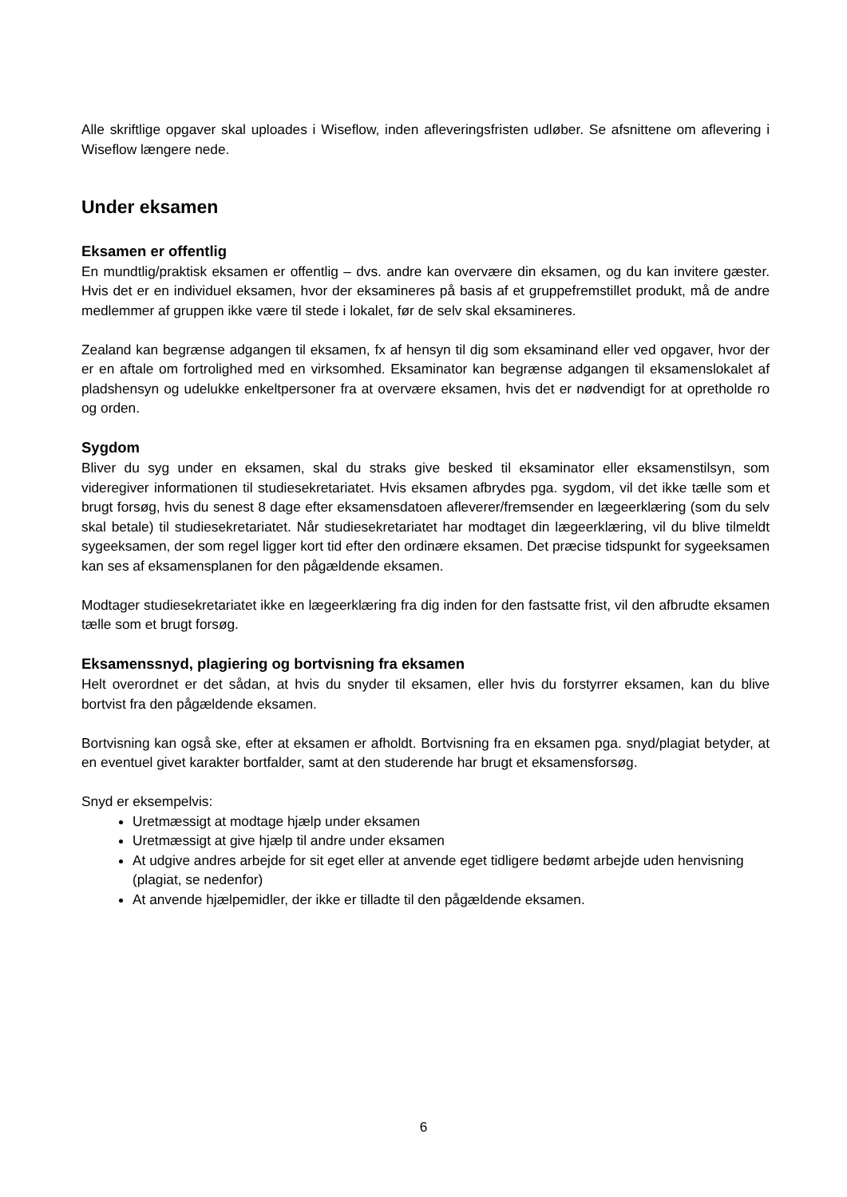Alle skriftlige opgaver skal uploades i Wiseflow, inden afleveringsfristen udløber. Se afsnittene om aflevering i Wiseflow længere nede.
Under eksamen
Eksamen er offentlig
En mundtlig/praktisk eksamen er offentlig – dvs. andre kan overvære din eksamen, og du kan invitere gæster. Hvis det er en individuel eksamen, hvor der eksamineres på basis af et gruppefremstillet produkt, må de andre medlemmer af gruppen ikke være til stede i lokalet, før de selv skal eksamineres.
Zealand kan begrænse adgangen til eksamen, fx af hensyn til dig som eksaminand eller ved opgaver, hvor der er en aftale om fortrolighed med en virksomhed. Eksaminator kan begrænse adgangen til eksamenslokalet af pladshensyn og udelukke enkeltpersoner fra at overvære eksamen, hvis det er nødvendigt for at opretholde ro og orden.
Sygdom
Bliver du syg under en eksamen, skal du straks give besked til eksaminator eller eksamenstilsyn, som videregiver informationen til studiesekretariatet. Hvis eksamen afbrydes pga. sygdom, vil det ikke tælle som et brugt forsøg, hvis du senest 8 dage efter eksamensdatoen afleverer/fremsender en lægeerklæring (som du selv skal betale) til studiesekretariatet. Når studiesekretariatet har modtaget din lægeerklæring, vil du blive tilmeldt sygeeksamen, der som regel ligger kort tid efter den ordinære eksamen. Det præcise tidspunkt for sygeeksamen kan ses af eksamensplanen for den pågældende eksamen.
Modtager studiesekretariatet ikke en lægeerklæring fra dig inden for den fastsatte frist, vil den afbrudte eksamen tælle som et brugt forsøg.
Eksamenssnyd, plagiering og bortvisning fra eksamen
Helt overordnet er det sådan, at hvis du snyder til eksamen, eller hvis du forstyrrer eksamen, kan du blive bortvist fra den pågældende eksamen.
Bortvisning kan også ske, efter at eksamen er afholdt. Bortvisning fra en eksamen pga. snyd/plagiat betyder, at en eventuel givet karakter bortfalder, samt at den studerende har brugt et eksamensforsøg.
Snyd er eksempelvis:
Uretmæssigt at modtage hjælp under eksamen
Uretmæssigt at give hjælp til andre under eksamen
At udgive andres arbejde for sit eget eller at anvende eget tidligere bedømt arbejde uden henvisning (plagiat, se nedenfor)
At anvende hjælpemidler, der ikke er tilladte til den pågældende eksamen.
6